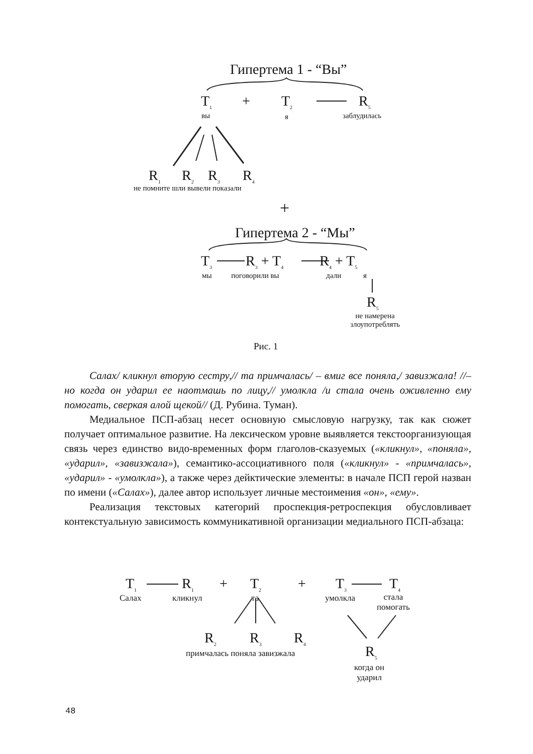Гипертема 1 - “Вы”
T<sub>1</sub> + T<sub>2</sub> R<sub>5</sub>
вы я заблудилась
R<sub>1</sub> R<sub>2</sub> R<sub>3</sub> R<sub>4</sub>
не помните шли вывели показали
+
Гипертема 2 - “Мы”
T<sub>3</sub> R<sub>3</sub> + T<sub>4</sub> R<sub>4</sub> + T<sub>5</sub>
мы поговорили вы дали я
R<sub>5</sub>
не намерена
злоупотреблять
Рис. 1
Салах/ кликнул вторую сестру,// та примчалась/ – вмиг все поняла,/ завизжала! //– но когда он ударил ее наотмашь по лицу,// умолкла /и стала очень оживленно ему помогать, сверкая алой щекой// (Д. Рубина. Туман).
Медиальное ПСП-абзац несет основную смысловую нагрузку, так как сюжет получает оптимальное развитие. На лексическом уровне выявляется текстоорганизующая связь через единство видо-временных форм глаголов-сказуемых («кликнул», «поняла», «ударил», «завизжала»), семантико-ассоциативного поля («кликнул» - «примчалась», «ударил» - «умолкла»), а также через дейктические элементы: в начале ПСП герой назван по имени («Салах»), далее автор использует личные местоимения «он», «ему».
Реализация текстовых категорий проспекция-ретроспекция обусловливает контекстуальную зависимость коммуникативной организации медиального ПСП-абзаца:
T<sub>1</sub> R<sub>1</sub> + T<sub>2</sub> + T<sub>3</sub> T<sub>4</sub>
Салах кликнул та умолкла
стала
помогать
R<sub>2</sub> R<sub>3</sub> R<sub>4</sub>
R<sub>5</sub>
примчалась поняла завизжала
когда он
ударил
48